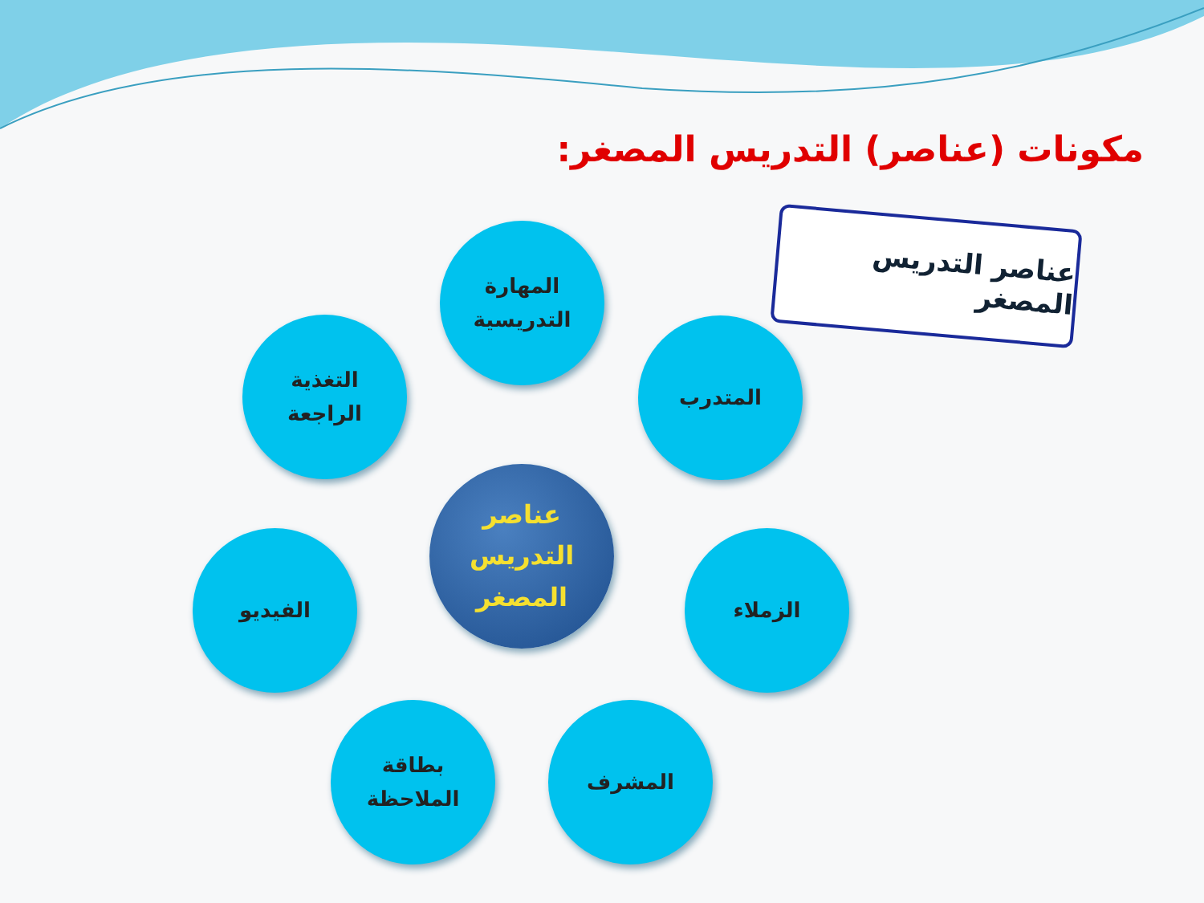مكونات (عناصر) التدريس المصغر:
عناصر التدريس المصغر
المهارة
التدريسية
التغذية
الراجعة
المتدرب
عناصر
التدريس
المصغر
الفيديو الزملاء
بطاقة
الملاحظة
المشرف